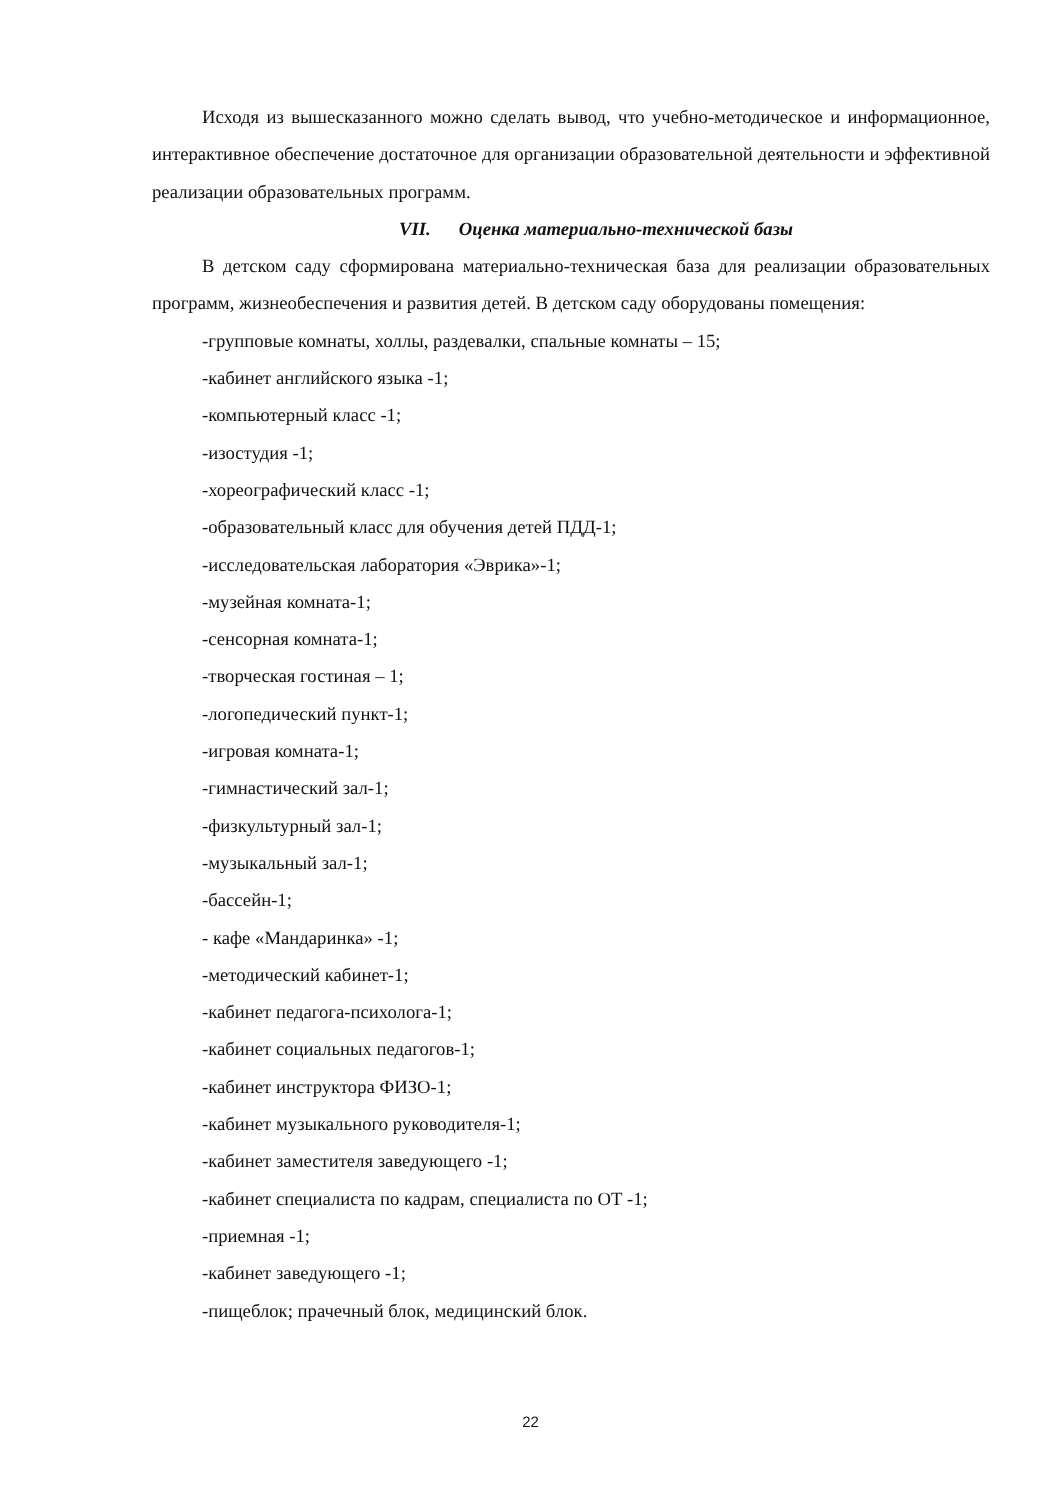Исходя из вышесказанного можно сделать вывод, что учебно-методическое и информационное, интерактивное обеспечение достаточное для организации образовательной деятельности и эффективной реализации образовательных программ.
VII. Оценка материально-технической базы
В детском саду сформирована материально-техническая база для реализации образовательных программ, жизнеобеспечения и развития детей. В детском саду оборудованы помещения:
-групповые комнаты, холлы, раздевалки, спальные комнаты – 15;
-кабинет английского языка -1;
-компьютерный класс -1;
-изостудия -1;
-хореографический класс -1;
-образовательный класс для обучения детей ПДД-1;
-исследовательская лаборатория «Эврика»-1;
-музейная комната-1;
-сенсорная комната-1;
-творческая гостиная – 1;
-логопедический пункт-1;
-игровая комната-1;
-гимнастический зал-1;
-физкультурный зал-1;
-музыкальный зал-1;
-бассейн-1;
- кафе «Мандаринка» -1;
-методический кабинет-1;
-кабинет педагога-психолога-1;
-кабинет социальных педагогов-1;
-кабинет инструктора ФИЗО-1;
-кабинет музыкального руководителя-1;
-кабинет заместителя заведующего -1;
-кабинет специалиста по кадрам, специалиста по ОТ -1;
-приемная -1;
-кабинет заведующего -1;
-пищеблок; прачечный блок, медицинский блок.
22